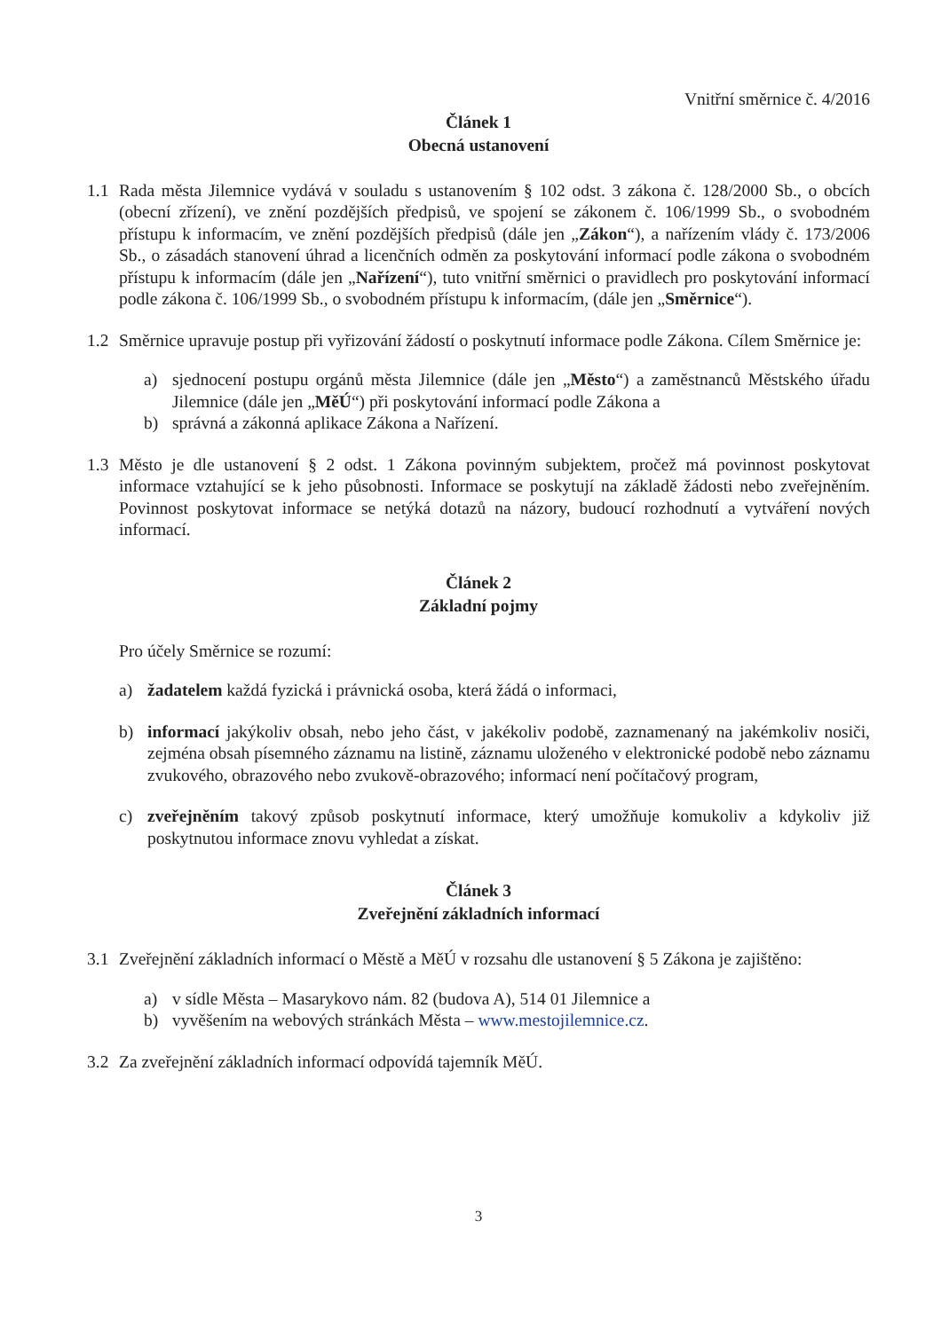Vnitřní směrnice č. 4/2016
Článek 1
Obecná ustanovení
1.1 Rada města Jilemnice vydává v souladu s ustanovením § 102 odst. 3 zákona č. 128/2000 Sb., o obcích (obecní zřízení), ve znění pozdějších předpisů, ve spojení se zákonem č. 106/1999 Sb., o svobodném přístupu k informacím, ve znění pozdějších předpisů (dále jen „Zákon“), a nařízením vlády č. 173/2006 Sb., o zásadách stanovení úhrad a licenčních odměn za poskytování informací podle zákona o svobodném přístupu k informacím (dále jen „Nařízení“), tuto vnitřní směrnici o pravidlech pro poskytování informací podle zákona č. 106/1999 Sb., o svobodném přístupu k informacím, (dále jen „Směrnice“).
1.2 Směrnice upravuje postup při vyřizování žádostí o poskytnutí informace podle Zákona. Cílem Směrnice je:
a) sjednocení postupu orgánů města Jilemnice (dále jen „Město“) a zaměstnanců Městského úřadu Jilemnice (dále jen „MěÚ“) při poskytování informací podle Zákona a
b) správná a zákonná aplikace Zákona a Nařízení.
1.3 Město je dle ustanovení § 2 odst. 1 Zákona povinným subjektem, pročež má povinnost poskytovat informace vztahující se k jeho působnosti. Informace se poskytují na základě žádosti nebo zveřejněním. Povinnost poskytovat informace se netýká dotazů na názory, budoucí rozhodnutí a vytváření nových informací.
Článek 2
Základní pojmy
Pro účely Směrnice se rozumí:
a) žadatelem každá fyzická i právnická osoba, která žádá o informaci,
b) informací jakýkoliv obsah, nebo jeho část, v jakékoliv podobě, zaznamenaný na jakémkoliv nosiči, zejména obsah písemného záznamu na listině, záznamu uloženého v elektronické podobě nebo záznamu zvukového, obrazového nebo zvukově-obrazového; informací není počítačový program,
c) zveřejněním takový způsob poskytnutí informace, který umožňuje komukoliv a kdykoliv již poskytnutou informace znovu vyhledat a získat.
Článek 3
Zveřejnění základních informací
3.1 Zveřejnění základních informací o Městě a MěÚ v rozsahu dle ustanovení § 5 Zákona je zajištěno:
a) v sídle Města – Masarykovo nám. 82 (budova A), 514 01 Jilemnice a
b) vyvěšením na webových stránkách Města – www.mestojilemnice.cz.
3.2 Za zveřejnění základních informací odpovídá tajemník MěÚ.
3